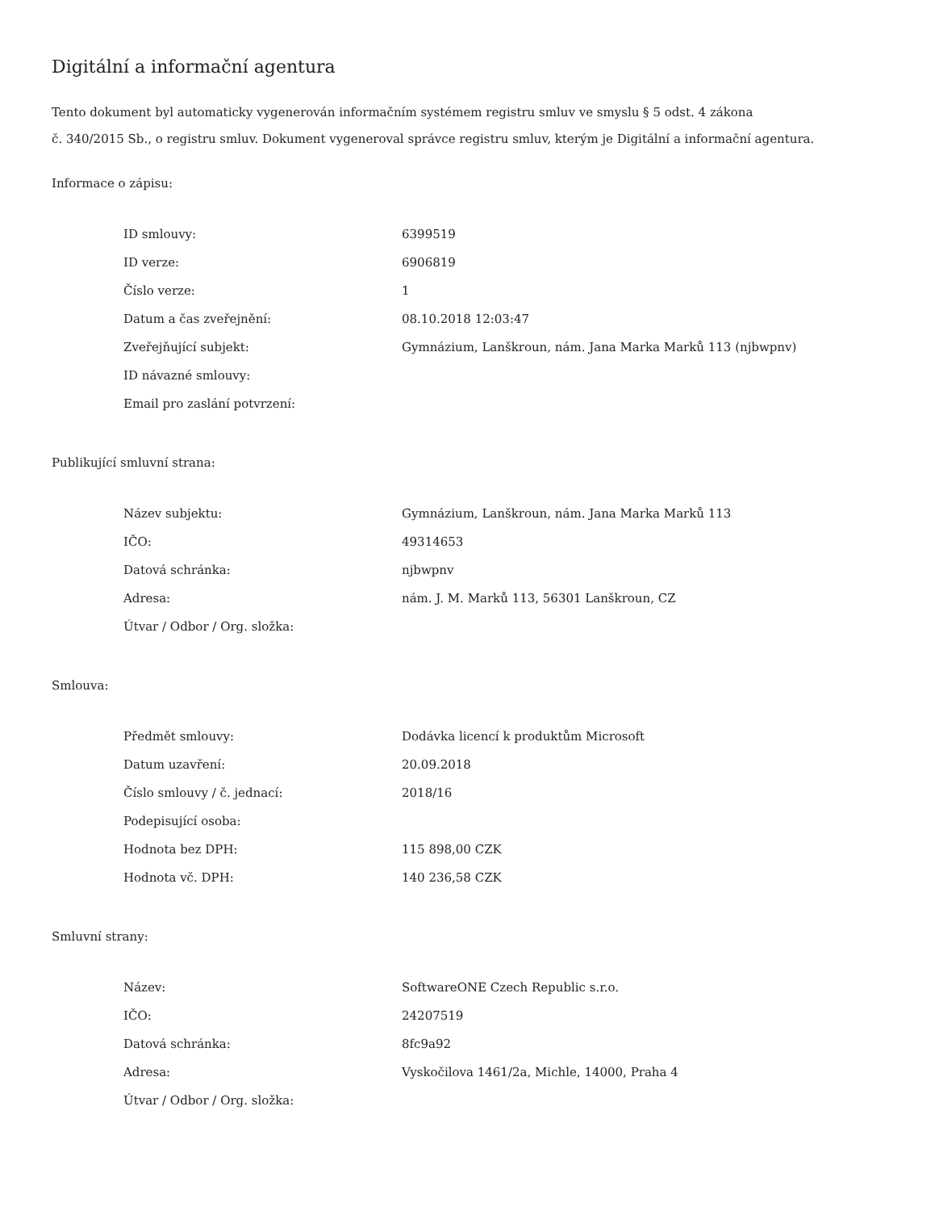Digitální a informační agentura
Tento dokument byl automaticky vygenerován informačním systémem registru smluv ve smyslu § 5 odst. 4 zákona
č. 340/2015 Sb., o registru smluv. Dokument vygeneroval správce registru smluv, kterým je Digitální a informační agentura.
Informace o zápisu:
| ID smlouvy: | 6399519 |
| ID verze: | 6906819 |
| Číslo verze: | 1 |
| Datum a čas zveřejnění: | 08.10.2018 12:03:47 |
| Zveřejňující subjekt: | Gymnázium, Lanškroun, nám. Jana Marka Marků 113 (njbwpnv) |
| ID návazné smlouvy: | |
| Email pro zaslání potvrzení: | |
Publikující smluvní strana:
| Název subjektu: | Gymnázium, Lanškroun, nám. Jana Marka Marků 113 |
| IČO: | 49314653 |
| Datová schránka: | njbwpnv |
| Adresa: | nám. J. M. Marků 113, 56301 Lanškroun, CZ |
| Útvar / Odbor / Org. složka: | |
Smlouva:
| Předmět smlouvy: | Dodávka licencí k produktům Microsoft |
| Datum uzavření: | 20.09.2018 |
| Číslo smlouvy / č. jednací: | 2018/16 |
| Podepisující osoba: | |
| Hodnota bez DPH: | 115 898,00 CZK |
| Hodnota vč. DPH: | 140 236,58 CZK |
Smluvní strany:
| Název: | SoftwareONE Czech Republic s.r.o. |
| IČO: | 24207519 |
| Datová schránka: | 8fc9a92 |
| Adresa: | Vyskočilova 1461/2a, Michle, 14000, Praha 4 |
| Útvar / Odbor / Org. složka: | |